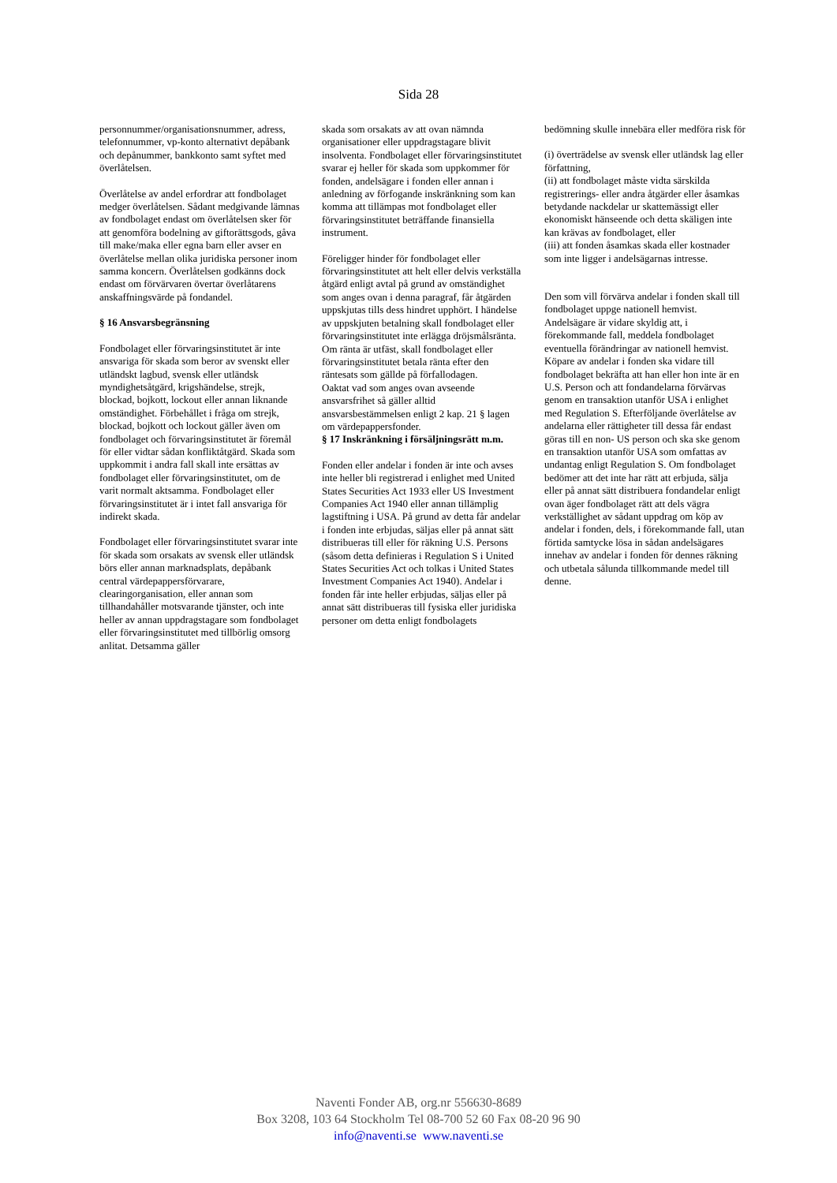Sida 28
personnummer/organisationsnummer, adress, telefonnummer, vp-konto alternativt depåbank och depånummer, bankkonto samt syftet med överlåtelsen.
Överlåtelse av andel erfordrar att fondbolaget medger överlåtelsen. Sådant medgivande lämnas av fondbolaget endast om överlåtelsen sker för att genomföra bodelning av giftorättsgods, gåva till make/maka eller egna barn eller avser en överlåtelse mellan olika juridiska personer inom samma koncern. Överlåtelsen godkänns dock endast om förvärvaren övertar överlåtarens anskaffningsvärde på fondandel.
§ 16 Ansvarsbegränsning
Fondbolaget eller förvaringsinstitutet är inte ansvariga för skada som beror av svenskt eller utländskt lagbud, svensk eller utländsk myndighetsåtgärd, krigshändelse, strejk, blockad, bojkott, lockout eller annan liknande omständighet. Förbehållet i fråga om strejk, blockad, bojkott och lockout gäller även om fondbolaget och förvaringsinstitutet är föremål för eller vidtar sådan konfliktåtgärd. Skada som uppkommit i andra fall skall inte ersättas av fondbolaget eller förvaringsinstitutet, om de varit normalt aktsamma. Fondbolaget eller förvaringsinstitutet är i intet fall ansvariga för indirekt skada.
Fondbolaget eller förvaringsinstitutet svarar inte för skada som orsakats av svensk eller utländsk börs eller annan marknadsplats, depåbank central värdepappersförvarare, clearingorganisation, eller annan som tillhandahåller motsvarande tjänster, och inte heller av annan uppdragstagare som fondbolaget eller förvaringsinstitutet med tillbörlig omsorg anlitat. Detsamma gäller
skada som orsakats av att ovan nämnda organisationer eller uppdragstagare blivit insolventa. Fondbolaget eller förvaringsinstitutet svarar ej heller för skada som uppkommer för fonden, andelsägare i fonden eller annan i anledning av förfogande inskränkning som kan komma att tillämpas mot fondbolaget eller förvaringsinstitutet beträffande finansiella instrument.
Föreligger hinder för fondbolaget eller förvaringsinstitutet att helt eller delvis verkställa åtgärd enligt avtal på grund av omständighet som anges ovan i denna paragraf, får åtgärden uppskjutas tills dess hindret upphört. I händelse av uppskjuten betalning skall fondbolaget eller förvaringsinstitutet inte erlägga dröjsmålsränta. Om ränta är utfäst, skall fondbolaget eller förvaringsinstitutet betala ränta efter den räntesats som gällde på förfallodagen.
Oaktat vad som anges ovan avseende ansvarsfrihet så gäller alltid ansvarsbestämmelsen enligt 2 kap. 21 § lagen om värdepappersfonder.
§ 17 Inskränkning i försäljningsrätt m.m.
Fonden eller andelar i fonden är inte och avses inte heller bli registrerad i enlighet med United States Securities Act 1933 eller US Investment Companies Act 1940 eller annan tillämplig lagstiftning i USA. På grund av detta får andelar i fonden inte erbjudas, säljas eller på annat sätt distribueras till eller för räkning U.S. Persons (såsom detta definieras i Regulation S i United States Securities Act och tolkas i United States Investment Companies Act 1940). Andelar i fonden får inte heller erbjudas, säljas eller på annat sätt distribueras till fysiska eller juridiska personer om detta enligt fondbolagets
bedömning skulle innebära eller medföra risk för
(i) överträdelse av svensk eller utländsk lag eller författning,
(ii) att fondbolaget måste vidta särskilda registrerings- eller andra åtgärder eller åsamkas betydande nackdelar ur skattemässigt eller ekonomiskt hänseende och detta skäligen inte kan krävas av fondbolaget, eller
(iii) att fonden åsamkas skada eller kostnader som inte ligger i andelsägarnas intresse.
Den som vill förvärva andelar i fonden skall till fondbolaget uppge nationell hemvist. Andelsägare är vidare skyldig att, i förekommande fall, meddela fondbolaget eventuella förändringar av nationell hemvist. Köpare av andelar i fonden ska vidare till fondbolaget bekräfta att han eller hon inte är en U.S. Person och att fondandelarna förvärvas genom en transaktion utanför USA i enlighet med Regulation S. Efterföljande överlåtelse av andelarna eller rättigheter till dessa får endast göras till en non- US person och ska ske genom en transaktion utanför USA som omfattas av undantag enligt Regulation S. Om fondbolaget bedömer att det inte har rätt att erbjuda, sälja eller på annat sätt distribuera fondandelar enligt ovan äger fondbolaget rätt att dels vägra verkställighet av sådant uppdrag om köp av andelar i fonden, dels, i förekommande fall, utan förtida samtycke lösa in sådan andelsägares innehav av andelar i fonden för dennes räkning och utbetala sålunda tillkommande medel till denne.
Naventi Fonder AB, org.nr 556630-8689
Box 3208, 103 64 Stockholm Tel 08-700 52 60 Fax 08-20 96 90
info@naventi.se www.naventi.se